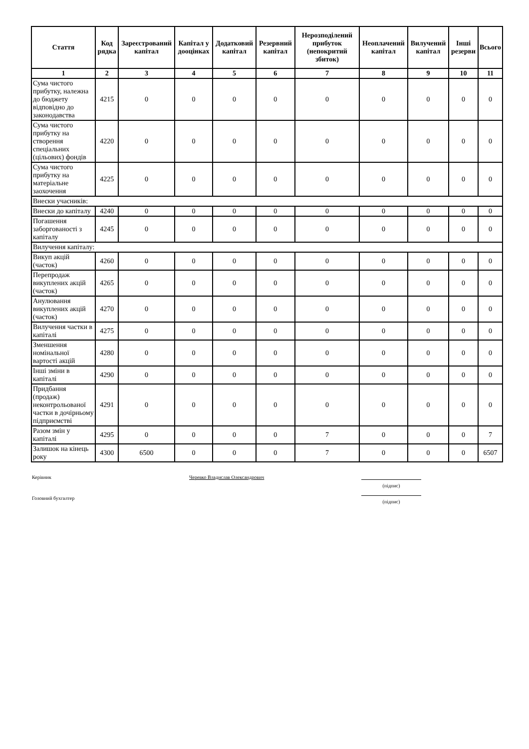| Стаття | Код рядка | Зареєстрований капітал | Капітал у дооцінках | Додатковий капітал | Резервний капітал | Нерозподілений прибуток (непокритий збиток) | Неоплачений капітал | Вилучений капітал | Інші резерви | Всього |
| --- | --- | --- | --- | --- | --- | --- | --- | --- | --- | --- |
| 1 | 2 | 3 | 4 | 5 | 6 | 7 | 8 | 9 | 10 | 11 |
| Сума чистого прибутку, належна до бюджету відповідно до законодавства | 4215 | 0 | 0 | 0 | 0 | 0 | 0 | 0 | 0 | 0 |
| Сума чистого прибутку на створення спеціальних (цільових) фондів | 4220 | 0 | 0 | 0 | 0 | 0 | 0 | 0 | 0 | 0 |
| Сума чистого прибутку на матеріальне заохочення | 4225 | 0 | 0 | 0 | 0 | 0 | 0 | 0 | 0 | 0 |
| Внески учасників: | | | | | | | | | | |
| Внески до капіталу | 4240 | 0 | 0 | 0 | 0 | 0 | 0 | 0 | 0 | 0 |
| Погашення заборгованості з капіталу | 4245 | 0 | 0 | 0 | 0 | 0 | 0 | 0 | 0 | 0 |
| Вилучення капіталу: | | | | | | | | | | |
| Викуп акцій (часток) | 4260 | 0 | 0 | 0 | 0 | 0 | 0 | 0 | 0 | 0 |
| Перепродаж викуплених акцій (часток) | 4265 | 0 | 0 | 0 | 0 | 0 | 0 | 0 | 0 | 0 |
| Анулювання викуплених акцій (часток) | 4270 | 0 | 0 | 0 | 0 | 0 | 0 | 0 | 0 | 0 |
| Вилучення частки в капіталі | 4275 | 0 | 0 | 0 | 0 | 0 | 0 | 0 | 0 | 0 |
| Зменшення номінальної вартості акцій | 4280 | 0 | 0 | 0 | 0 | 0 | 0 | 0 | 0 | 0 |
| Інші зміни в капіталі | 4290 | 0 | 0 | 0 | 0 | 0 | 0 | 0 | 0 | 0 |
| Придбання (продаж) неконтрольованої частки в дочірньому підприємстві | 4291 | 0 | 0 | 0 | 0 | 0 | 0 | 0 | 0 | 0 |
| Разом змін у капіталі | 4295 | 0 | 0 | 0 | 0 | 7 | 0 | 0 | 0 | 7 |
| Залишок на кінець року | 4300 | 6500 | 0 | 0 | 0 | 7 | 0 | 0 | 0 | 6507 |
Керівник
Черевко Владислав Олександрович
(підпис)
Головний бухгалтер
(підпис)